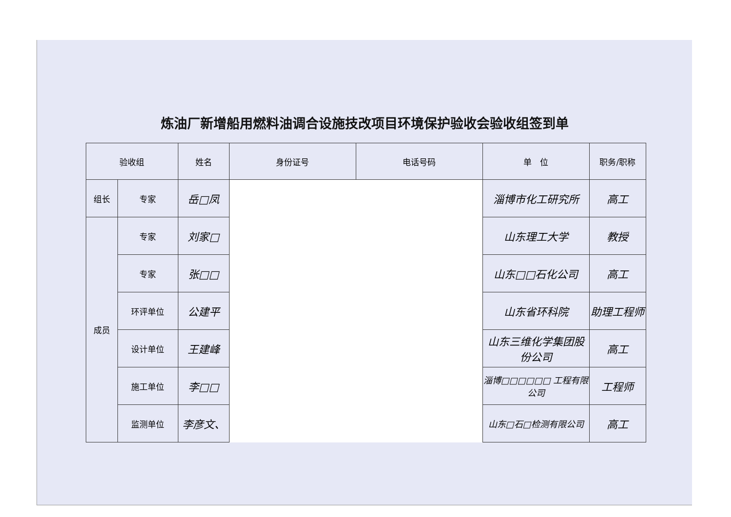炼油厂新增船用燃料油调合设施技改项目环境保护验收会验收组签到单
| 验收组 | | 姓名 | 身份证号 | 电话号码 | 单 位 | 职务/职称 |
| --- | --- | --- | --- | --- | --- | --- |
| 组长 | 专家 | 岳□凤 | | | 淄博市化工研究所 | 高工 |
| 成员 | 专家 | 刘家□ | | | 山东理工大学 | 教授 |
| | 专家 | 张□□ | | | 山东□□石化公司 | 高工 |
| | 环评单位 | 公建平 | | | 山东省环科院 | 助理工程师 |
| | 设计单位 | 王建峰 | | | 山东三维化学集团股份公司 | 高工 |
| | 施工单位 | 李□□ | | | 淄博□□□□□□ 工程有限公司 | 工程师 |
| | 监测单位 | 李彦文、 | | | 山东□石□检测有限公司 | 高工 |